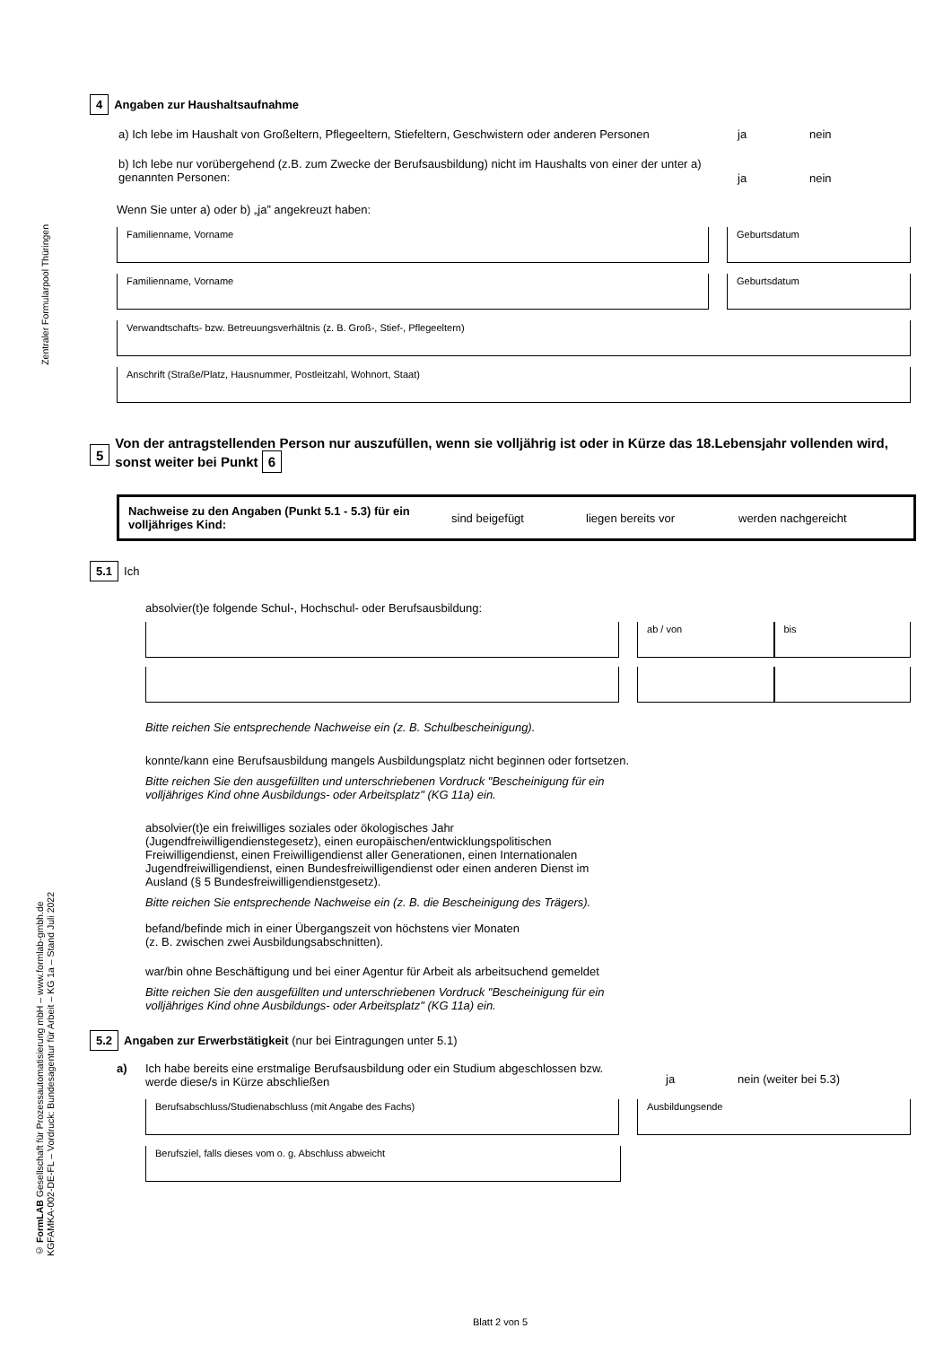Zentraler Formularpool Thüringen
© FormLAB Gesellschaft für Prozessautomatisierung mbH – www.formlab-gmbh.de
KGFAMKA-002-DE-FL – Vordruck: Bundesagentur für Arbeit – KG 1a – Stand Juli 2022
4 Angaben zur Haushaltsaufnahme
a) Ich lebe im Haushalt von Großeltern, Pflegeeltern, Stiefeltern, Geschwistern oder anderen Personen
ja nein
b) Ich lebe nur vorübergehend (z.B. zum Zwecke der Berufsausbildung) nicht im Haushalts von einer der unter a) genannten Personen:
ja nein
Wenn Sie unter a) oder b) „ja” angekreuzt haben:
Familienname, Vorname Geburtsdatum
Familienname, Vorname Geburtsdatum
Verwandtschafts- bzw. Betreuungsverhältnis (z. B. Groß-, Stief-, Pflegeeltern)
Anschrift (Straße/Platz, Hausnummer, Postleitzahl, Wohnort, Staat)
5 Von der antragstellenden Person nur auszufüllen, wenn sie volljährig ist oder in Kürze das 18.Lebensjahr vollenden wird, sonst weiter bei Punkt 6
Nachweise zu den Angaben (Punkt 5.1 - 5.3) für ein volljähriges Kind: sind beigefügt liegen bereits vor werden nachgereicht
5.1 Ich
absolvier(t)e folgende Schul-, Hochschul- oder Berufsausbildung:
ab / von bis
Bitte reichen Sie entsprechende Nachweise ein (z. B. Schulbescheinigung).
konnte/kann eine Berufsausbildung mangels Ausbildungsplatz nicht beginnen oder fortsetzen.
Bitte reichen Sie den ausgefüllten und unterschriebenen Vordruck "Bescheinigung für ein volljähriges Kind ohne Ausbildungs- oder Arbeitsplatz" (KG 11a) ein.
absolvier(t)e ein freiwilliges soziales oder ökologisches Jahr (Jugendfreiwilligendienstegesetz), einen europäischen/entwicklungspolitischen Freiwilligendienst, einen Freiwilligendienst aller Generationen, einen Internationalen Jugendfreiwilligendienst, einen Bundesfreiwilligendienst oder einen anderen Dienst im Ausland (§ 5 Bundesfreiwilligendienstgesetz).
Bitte reichen Sie entsprechende Nachweise ein (z. B. die Bescheinigung des Trägers).
befand/befinde mich in einer Übergangszeit von höchstens vier Monaten
(z. B. zwischen zwei Ausbildungsabschnitten).
war/bin ohne Beschäftigung und bei einer Agentur für Arbeit als arbeitsuchend gemeldet
Bitte reichen Sie den ausgefüllten und unterschriebenen Vordruck "Bescheinigung für ein volljähriges Kind ohne Ausbildungs- oder Arbeitsplatz" (KG 11a) ein.
5.2 Angaben zur Erwerbstätigkeit (nur bei Eintragungen unter 5.1)
a) Ich habe bereits eine erstmalige Berufsausbildung oder ein Studium abgeschlossen bzw. werde diese/s in Kürze abschließen
ja nein (weiter bei 5.3)
Berufsabschluss/Studienabschluss (mit Angabe des Fachs) Ausbildungsende
Berufsziel, falls dieses vom o. g. Abschluss abweicht
Blatt 2 von 5